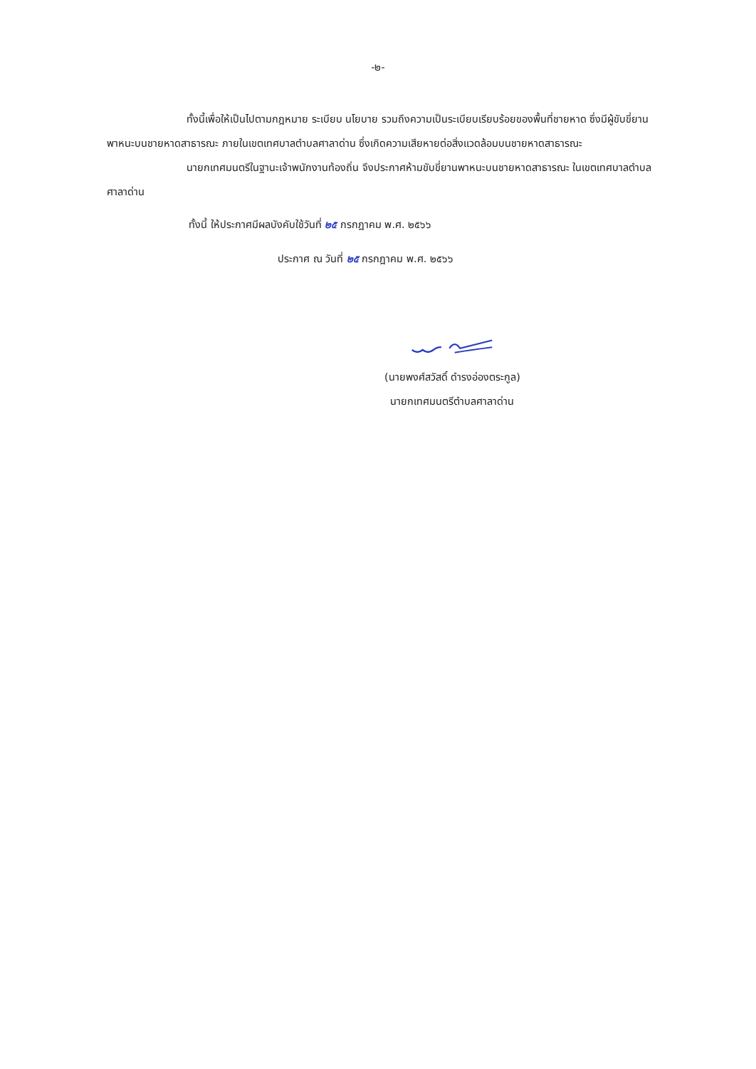-๒-
ทั้งนี้เพื่อให้เป็นไปตามกฎหมาย ระเบียบ นโยบาย รวมถึงความเป็นระเบียบเรียบร้อยของพื้นที่ชายหาด ซึ่งมีผู้ขับขี่ยานพาหนะบนชายหาดสาธารณะ ภายในเขตเทศบาลตำบลศาลาด่าน ซึ่งเกิดความเสียหายต่อสิ่งแวดล้อมบนชายหาดสาธารณะ
นายกเทศมนตรีในฐานะเจ้าพนักงานท้องถิ่น จึงประกาศห้ามขับขี่ยานพาหนะบนชายหาดสาธารณะ ในเขตเทศบาลตำบลศาลาด่าน
ทั้งนี้ ให้ประกาศมีผลบังคับใช้วันที่ ๒๕ กรกฎาคม พ.ศ. ๒๕๖๖
ประกาศ ณ วันที่ ๒๕ กรกฎาคม พ.ศ. ๒๕๖๖
(นายพงศ์สวัสดิ์ ดำรงอ่องตระกูล)
นายกเทศมนตรีตำบลศาลาด่าน